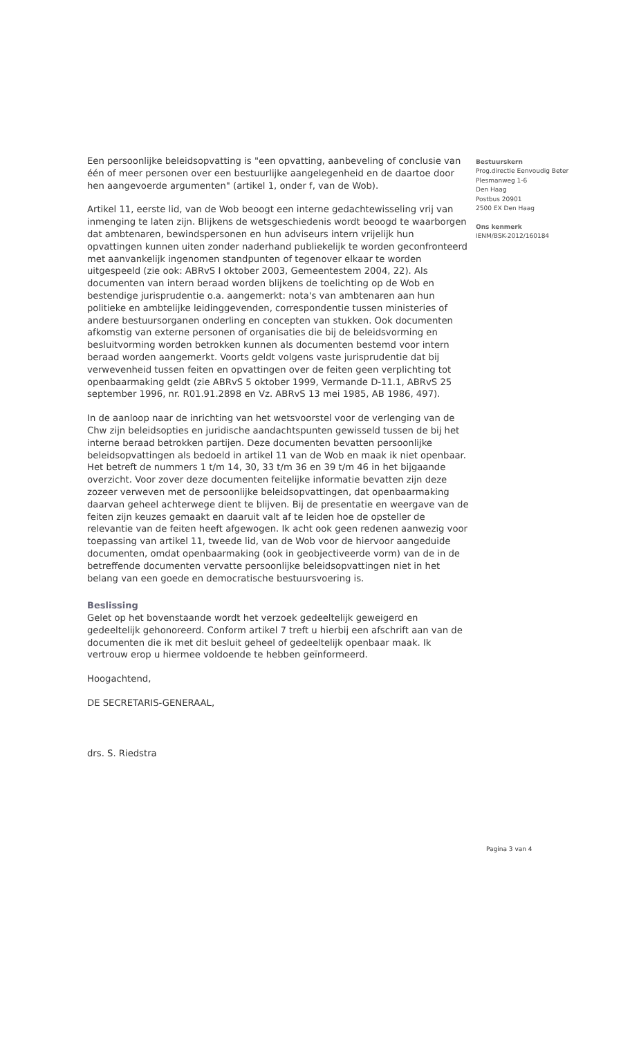Een persoonlijke beleidsopvatting is "een opvatting, aanbeveling of conclusie van één of meer personen over een bestuurlijke aangelegenheid en de daartoe door hen aangevoerde argumenten" (artikel 1, onder f, van de Wob).
Artikel 11, eerste lid, van de Wob beoogt een interne gedachtewisseling vrij van inmenging te laten zijn. Blijkens de wetsgeschiedenis wordt beoogd te waarborgen dat ambtenaren, bewindspersonen en hun adviseurs intern vrijelijk hun opvattingen kunnen uiten zonder naderhand publiekelijk te worden geconfronteerd met aanvankelijk ingenomen standpunten of tegenover elkaar te worden uitgespeeld (zie ook: ABRvS I oktober 2003, Gemeentestem 2004, 22). Als documenten van intern beraad worden blijkens de toelichting op de Wob en bestendige jurisprudentie o.a. aangemerkt: nota's van ambtenaren aan hun politieke en ambtelijke leidinggevenden, correspondentie tussen ministeries of andere bestuursorganen onderling en concepten van stukken. Ook documenten afkomstig van externe personen of organisaties die bij de beleidsvorming en besluitvorming worden betrokken kunnen als documenten bestemd voor intern beraad worden aangemerkt. Voorts geldt volgens vaste jurisprudentie dat bij verwevenheid tussen feiten en opvattingen over de feiten geen verplichting tot openbaarmaking geldt (zie ABRvS 5 oktober 1999, Vermande D-11.1, ABRvS 25 september 1996, nr. R01.91.2898 en Vz. ABRvS 13 mei 1985, AB 1986, 497).
In de aanloop naar de inrichting van het wetsvoorstel voor de verlenging van de Chw zijn beleidsopties en juridische aandachtspunten gewisseld tussen de bij het interne beraad betrokken partijen. Deze documenten bevatten persoonlijke beleidsopvattingen als bedoeld in artikel 11 van de Wob en maak ik niet openbaar. Het betreft de nummers 1 t/m 14, 30, 33 t/m 36 en 39 t/m 46 in het bijgaande overzicht. Voor zover deze documenten feitelijke informatie bevatten zijn deze zozeer verweven met de persoonlijke beleidsopvattingen, dat openbaarmaking daarvan geheel achterwege dient te blijven. Bij de presentatie en weergave van de feiten zijn keuzes gemaakt en daaruit valt af te leiden hoe de opsteller de relevantie van de feiten heeft afgewogen. Ik acht ook geen redenen aanwezig voor toepassing van artikel 11, tweede lid, van de Wob voor de hiervoor aangeduide documenten, omdat openbaarmaking (ook in geobjectiveerde vorm) van de in de betreffende documenten vervatte persoonlijke beleidsopvattingen niet in het belang van een goede en democratische bestuursvoering is.
Beslissing
Gelet op het bovenstaande wordt het verzoek gedeeltelijk geweigerd en gedeeltelijk gehonoreerd. Conform artikel 7 treft u hierbij een afschrift aan van de documenten die ik met dit besluit geheel of gedeeltelijk openbaar maak. Ik vertrouw erop u hiermee voldoende te hebben geïnformeerd.
Hoogachtend,
DE SECRETARIS-GENERAAL,
drs. S. Riedstra
Bestuurskern
Prog.directie Eenvoudig Beter
Plesmanweg 1-6
Den Haag
Postbus 20901
2500 EX Den Haag
Ons kenmerk
IENM/BSK-2012/160184
Pagina 3 van 4